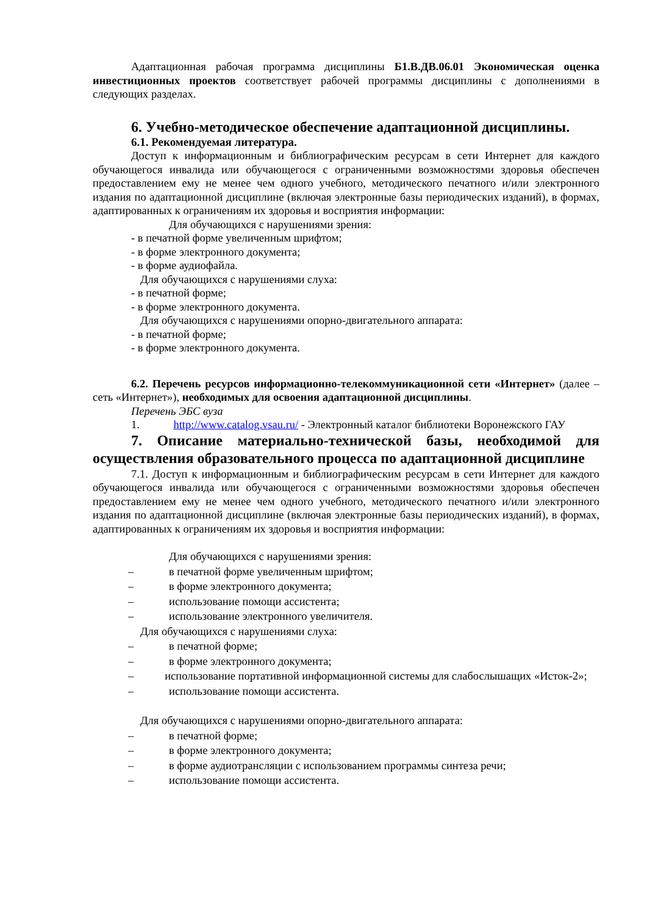Адаптационная рабочая программа дисциплины Б1.В.ДВ.06.01 Экономическая оценка инвестиционных проектов соответствует рабочей программы дисциплины с дополнениями в следующих разделах.
6. Учебно-методическое обеспечение адаптационной дисциплины.
6.1. Рекомендуемая литература.
Доступ к информационным и библиографическим ресурсам в сети Интернет для каждого обучающегося инвалида или обучающегося с ограниченными возможностями здоровья обеспечен предоставлением ему не менее чем одного учебного, методического печатного и/или электронного издания по адаптационной дисциплине (включая электронные базы периодических изданий), в формах, адаптированных к ограничениям их здоровья и восприятия информации:
Для обучающихся с нарушениями зрения:
- в печатной форме увеличенным шрифтом;
- в форме электронного документа;
- в форме аудиофайла.
Для обучающихся с нарушениями слуха:
- в печатной форме;
- в форме электронного документа.
Для обучающихся с нарушениями опорно-двигательного аппарата:
- в печатной форме;
- в форме электронного документа.
6.2. Перечень ресурсов информационно-телекоммуникационной сети «Интернет» (далее – сеть «Интернет»), необходимых для освоения адаптационной дисциплины.
Перечень ЭБС вуза
1. http://www.catalog.vsau.ru/ - Электронный каталог библиотеки Воронежского ГАУ
7. Описание материально-технической базы, необходимой для осуществления образовательного процесса по адаптационной дисциплине
7.1. Доступ к информационным и библиографическим ресурсам в сети Интернет для каждого обучающегося инвалида или обучающегося с ограниченными возможностями здоровья обеспечен предоставлением ему не менее чем одного учебного, методического печатного и/или электронного издания по адаптационной дисциплине (включая электронные базы периодических изданий), в формах, адаптированных к ограничениям их здоровья и восприятия информации:
Для обучающихся с нарушениями зрения:
– в печатной форме увеличенным шрифтом;
– в форме электронного документа;
– использование помощи ассистента;
– использование электронного увеличителя.
Для обучающихся с нарушениями слуха:
– в печатной форме;
– в форме электронного документа;
– использование портативной информационной системы для слабослышащих «Исток-2»;
– использование помощи ассистента.
Для обучающихся с нарушениями опорно-двигательного аппарата:
– в печатной форме;
– в форме электронного документа;
– в форме аудиотрансляции с использованием программы синтеза речи;
– использование помощи ассистента.